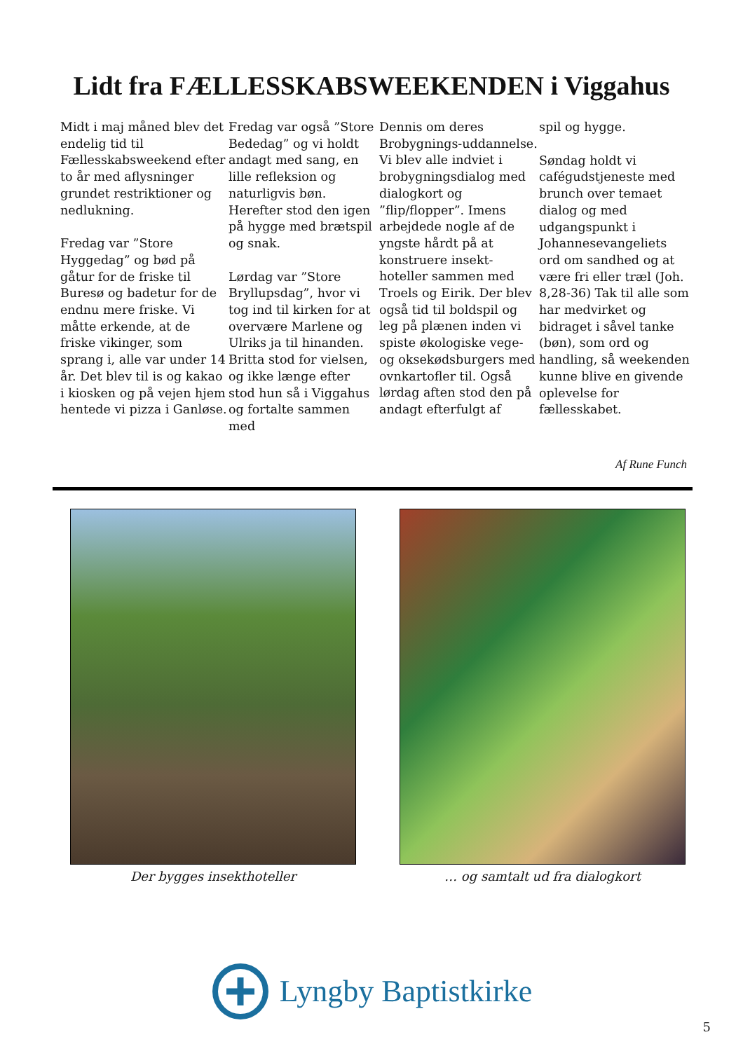Lidt fra FÆLLESSKABSWEEKENDEN i Viggahus
Midt i maj måned blev det endelig tid til Fællesskabsweekend efter to år med aflysninger grundet restriktioner og nedlukning.
Fredag var ”Store Hyggedag” og bød på gåtur for de friske til Buresø og badetur for de endnu mere friske. Vi måtte erkende, at de friske vikinger, som sprang i, alle var under 14 år. Det blev til is og kakao i kiosken og på vejen hjem hentede vi pizza i Ganløse.
Fredag var også ”Store Bededag” og vi holdt andagt med sang, en lille refleksion og naturligvis bøn. Herefter stod den igen på hygge med brætspil og snak.
Lørdag var ”Store Bryllupsdag”, hvor vi tog ind til kirken for at overvære Marlene og Ulriks ja til hinanden. Britta stod for vielsen, og ikke længe efter stod hun så i Viggahus og fortalte sammen med
Dennis om deres Brobygnings-uddannelse. Vi blev alle indviet i brobygningsdialog med dialogkort og ”flip/flopper”. Imens arbejdede nogle af de yngste hårdt på at konstruere insekt-hoteller sammen med Troels og Eirik. Der blev også tid til boldspil og leg på plænen inden vi spiste økologiske vege- og oksekødsburgers med ovnkartofler til. Også lørdag aften stod den på andagt efterfulgt af
spil og hygge.
Søndag holdt vi cafégudstjeneste med brunch over temaet dialog og med udgangspunkt i Johannesevangeliets ord om sandhed og at være fri eller træl (Joh. 8,28-36) Tak til alle som har medvirket og bidraget i såvel tanke (bøn), som ord og handling, så weekenden kunne blive en givende oplevelse for fællesskabet.
Af Rune Funch
Der bygges insekthoteller … og samtalt ud fra dialogkort
Lyngby Baptistkirke
5